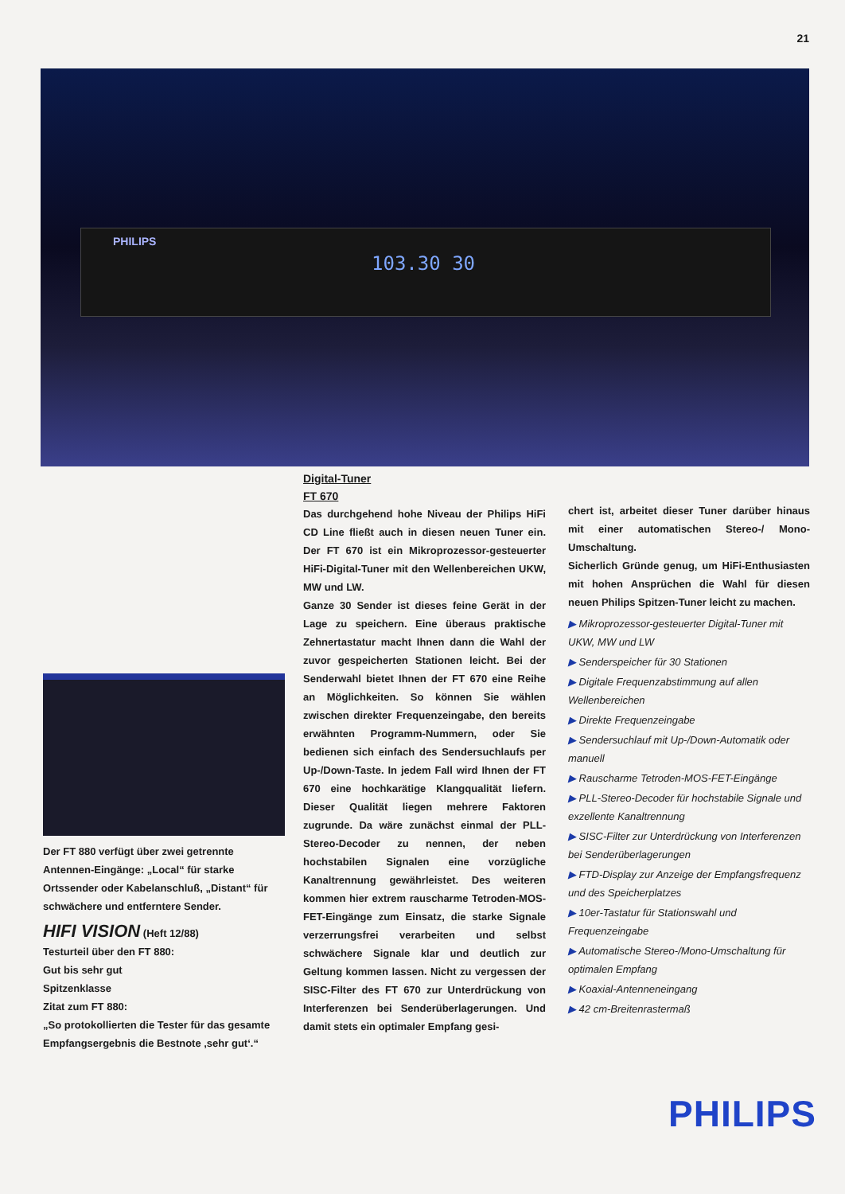21
PHILIPS
103.30 30
Digital-Tuner
FT 670
Das durchgehend hohe Niveau der Philips HiFi CD Line fließt auch in diesen neuen Tuner ein. Der FT 670 ist ein Mikroprozessor-gesteuerter HiFi-Digital-Tuner mit den Wellenbereichen UKW, MW und LW.
Ganze 30 Sender ist dieses feine Gerät in der Lage zu speichern. Eine überaus praktische Zehnertastatur macht Ihnen dann die Wahl der zuvor gespeicherten Stationen leicht. Bei der Senderwahl bietet Ihnen der FT 670 eine Reihe an Möglichkeiten. So können Sie wählen zwischen direkter Frequenzeingabe, den bereits erwähnten Programm-Nummern, oder Sie bedienen sich einfach des Sendersuchlaufs per Up-/Down-Taste. In jedem Fall wird Ihnen der FT 670 eine hochkarätige Klangqualität liefern. Dieser Qualität liegen mehrere Faktoren zugrunde. Da wäre zunächst einmal der PLL-Stereo-Decoder zu nennen, der neben hochstabilen Signalen eine vorzügliche Kanaltrennung gewährleistet. Des weiteren kommen hier extrem rauscharme Tetroden-MOS-FET-Eingänge zum Einsatz, die starke Signale verzerrungsfrei verarbeiten und selbst schwächere Signale klar und deutlich zur Geltung kommen lassen. Nicht zu vergessen der SISC-Filter des FT 670 zur Unterdrückung von Interferenzen bei Senderüberlagerungen. Und damit stets ein optimaler Empfang gesi-
chert ist, arbeitet dieser Tuner darüber hinaus mit einer automatischen Stereo-/ Mono-Umschaltung.
Sicherlich Gründe genug, um HiFi-Enthusiasten mit hohen Ansprüchen die Wahl für diesen neuen Philips Spitzen-Tuner leicht zu machen.
▶ Mikroprozessor-gesteuerter Digital-Tuner mit UKW, MW und LW
▶ Senderspeicher für 30 Stationen
▶ Digitale Frequenzabstimmung auf allen Wellenbereichen
▶ Direkte Frequenzeingabe
▶ Sendersuchlauf mit Up-/Down-Automatik oder manuell
▶ Rauscharme Tetroden-MOS-FET-Eingänge
▶ PLL-Stereo-Decoder für hochstabile Signale und exzellente Kanaltrennung
▶ SISC-Filter zur Unterdrückung von Interferenzen bei Senderüberlagerungen
▶ FTD-Display zur Anzeige der Empfangsfrequenz und des Speicherplatzes
▶ 10er-Tastatur für Stationswahl und Frequenzeingabe
▶ Automatische Stereo-/Mono-Umschaltung für optimalen Empfang
▶ Koaxial-Antenneneingang
▶ 42 cm-Breitenrastermaß
Der FT 880 verfügt über zwei getrennte Antennen-Eingänge: „Local“ für starke Ortssender oder Kabelanschluß, „Distant“ für schwächere und entferntere Sender.
HIFI VISION (Heft 12/88)
Testurteil über den FT 880:
Gut bis sehr gut
Spitzenklasse
Zitat zum FT 880:
„So protokollierten die Tester für das gesamte Empfangsergebnis die Bestnote ‚sehr gut‘.“
PHILIPS